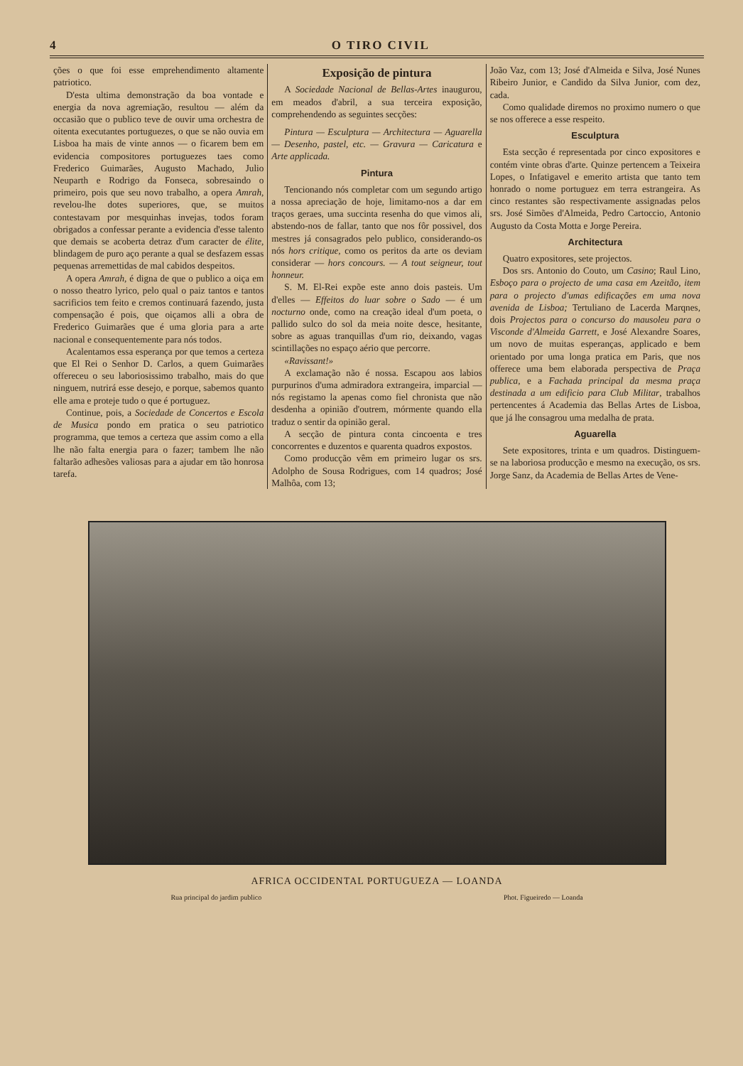4 O TIRO CIVIL
ções o que foi esse emprehendimento altamente patriotico.
D'esta ultima demonstração da boa vontade e energia da nova agremiação, resultou — além da occasião que o publico teve de ouvir uma orchestra de oitenta executantes portuguezes, o que se não ouvia em Lisboa ha mais de vinte annos — o ficarem bem em evidencia compositores portuguezes taes como Frederico Guimarães, Augusto Machado, Julio Neuparth e Rodrigo da Fonseca, sobresaindo o primeiro, pois que seu novo trabalho, a opera Amrah, revelou-lhe dotes superiores, que, se muitos contestavam por mesquinhas invejas, todos foram obrigados a confessar perante a evidencia d'esse talento que demais se acoberta detraz d'um caracter de élite, blindagem de puro aço perante a qual se desfazem essas pequenas arremettidas de mal cabidos despeitos.
A opera Amrah, é digna de que o publico a oiça em o nosso theatro lyrico, pelo qual o paiz tantos e tantos sacrificios tem feito e cremos continuará fazendo, justa compensação é pois, que oiçamos alli a obra de Frederico Guimarães que é uma gloria para a arte nacional e consequentemente para nós todos.
Acalentamos essa esperança por que temos a certeza que El Rei o Senhor D. Carlos, a quem Guimarães offereceu o seu laboriosissimo trabalho, mais do que ninguem, nutrirá esse desejo, e porque, sabemos quanto elle ama e proteje tudo o que é portuguez.
Continue, pois, a Sociedade de Concertos e Escola de Musica pondo em pratica o seu patriotico programma, que temos a certeza que assim como a ella lhe não falta energia para o fazer; tambem lhe não faltarão adhesões valiosas para a ajudar em tão honrosa tarefa.
Exposição de pintura
A Sociedade Nacional de Bellas-Artes inaugurou, em meados d'abril, a sua terceira exposição, comprehendendo as seguintes secções:
Pintura — Esculptura — Architectura — Aguarella — Desenho, pastel, etc. — Gravura — Caricatura e Arte applicada.
Pintura
Tencionando nós completar com um segundo artigo a nossa apreciação de hoje, limitamo-nos a dar em traços geraes, uma succinta resenha do que vimos ali, abstendo-nos de fallar, tanto que nos fôr possivel, dos mestres já consagrados pelo publico, considerando-os nós hors critique, como os peritos da arte os deviam considerar — hors concours. — A tout seigneur, tout honneur.
S. M. El-Rei expõe este anno dois pasteis. Um d'elles — Effeitos do luar sobre o Sado — é um nocturno onde, como na creação ideal d'um poeta, o pallido sulco do sol da meia noite desce, hesitante, sobre as aguas tranquillas d'um rio, deixando, vagas scintillações no espaço aério que percorre.
«Ravissant!»
A exclamação não é nossa. Escapou aos labios purpurinos d'uma admiradora extrangeira, imparcial — nós registamo la apenas como fiel chronista que não desdenha a opinião d'outrem, mórmente quando ella traduz o sentir da opinião geral.
A secção de pintura conta cincoenta e tres concorrentes e duzentos e quarenta quadros expostos.
Como producção vêm em primeiro lugar os srs. Adolpho de Sousa Rodrigues, com 14 quadros; José Malhôa, com 13;
João Vaz, com 13; José d'Almeida e Silva, José Nunes Ribeiro Junior, e Candido da Silva Junior, com dez, cada.
Como qualidade diremos no proximo numero o que se nos offerece a esse respeito.
Esculptura
Esta secção é representada por cinco expositores e contém vinte obras d'arte. Quinze pertencem a Teixeira Lopes, o Infatigavel e emerito artista que tanto tem honrado o nome portuguez em terra estrangeira. As cinco restantes são respectivamente assignadas pelos srs. José Simões d'Almeida, Pedro Cartoccio, Antonio Augusto da Costa Motta e Jorge Pereira.
Architectura
Quatro expositores, sete projectos.
Dos srs. Antonio do Couto, um Casino; Raul Lino, Esboço para o projecto de uma casa em Azeitão, item para o projecto d'umas edificações em uma nova avenida de Lisboa; Tertuliano de Lacerda Marqnes, dois Projectos para o concurso do mausoleu para o Visconde d'Almeida Garrett, e José Alexandre Soares, um novo de muitas esperanças, applicado e bem orientado por uma longa pratica em Paris, que nos offerece uma bem elaborada perspectiva de Praça publica, e a Fachada principal da mesma praça destinada a um edificio para Club Militar, trabalhos pertencentes á Academia das Bellas Artes de Lisboa, que já lhe consagrou uma medalha de prata.
Aguarella
Sete expositores, trinta e um quadros. Distinguem-se na laboriosa producção e mesmo na execução, os srs. Jorge Sanz, da Academia de Bellas Artes de Vene-
AFRICA OCCIDENTAL PORTUGUEZA — LOANDA
Rua principal do jardim publico Phot. Figueiredo — Loanda